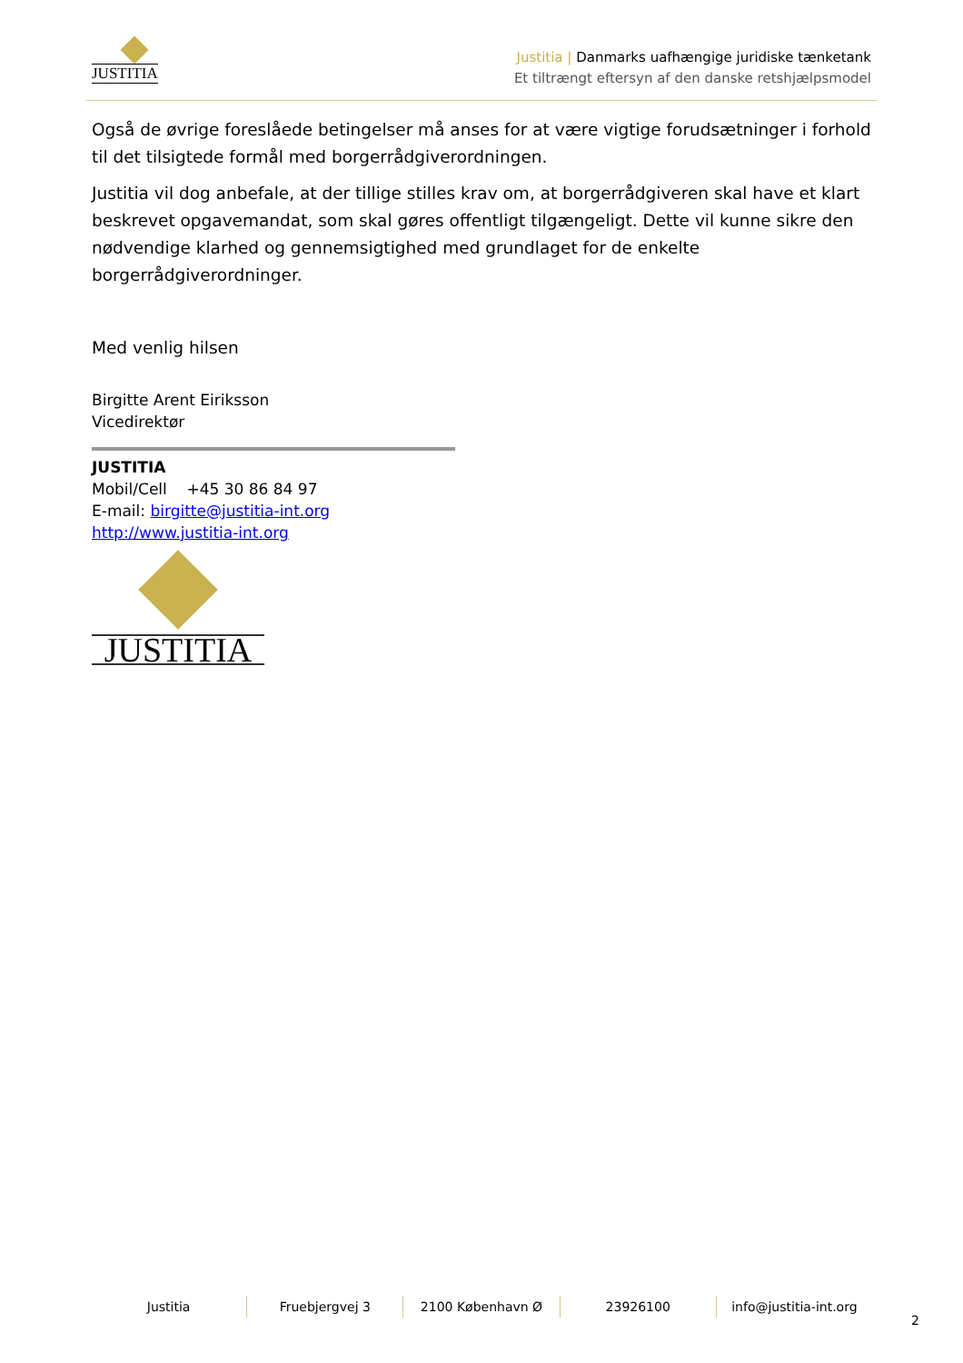JUSTITIA
Justitia | Danmarks uafhængige juridiske tænketank
Et tiltrængt eftersyn af den danske retshjælpsmodel
Også de øvrige foreslåede betingelser må anses for at være vigtige forudsætninger i forhold til det tilsigtede formål med borgerrådgiverordningen.
Justitia vil dog anbefale, at der tillige stilles krav om, at borgerrådgiveren skal have et klart beskrevet opgavemandat, som skal gøres offentligt tilgængeligt. Dette vil kunne sikre den nødvendige klarhed og gennemsigtighed med grundlaget for de enkelte borgerrådgiverordninger.
Med venlig hilsen
Birgitte Arent Eiriksson
Vicedirektør
JUSTITIA
Mobil/Cell +45 30 86 84 97
E-mail: birgitte@justitia-int.org
http://www.justitia-int.org
JUSTITIA
Justitia Fruebjergvej 3 2100 København Ø 23926100 info@justitia-int.org
2